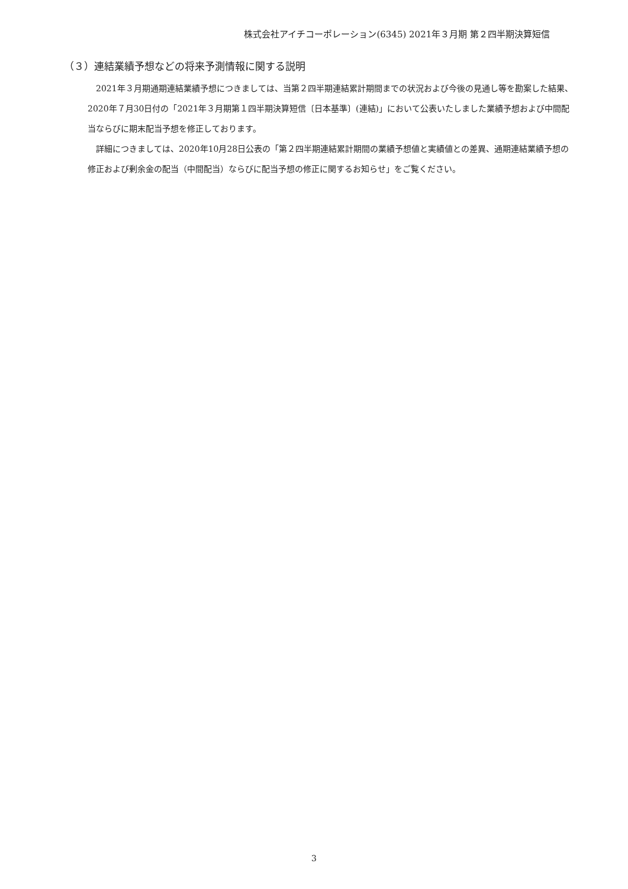株式会社アイチコーポレーション(6345) 2021年３月期 第２四半期決算短信
（３）連結業績予想などの将来予測情報に関する説明
2021年３月期通期連結業績予想につきましては、当第２四半期連結累計期間までの状況および今後の見通し等を勘案した結果、2020年７月30日付の「2021年３月期第１四半期決算短信〔日本基準〕(連結)」において公表いたしました業績予想および中間配当ならびに期末配当予想を修正しております。
詳細につきましては、2020年10月28日公表の「第２四半期連結累計期間の業績予想値と実績値との差異、通期連結業績予想の修正および剰余金の配当（中間配当）ならびに配当予想の修正に関するお知らせ」をご覧ください。
3